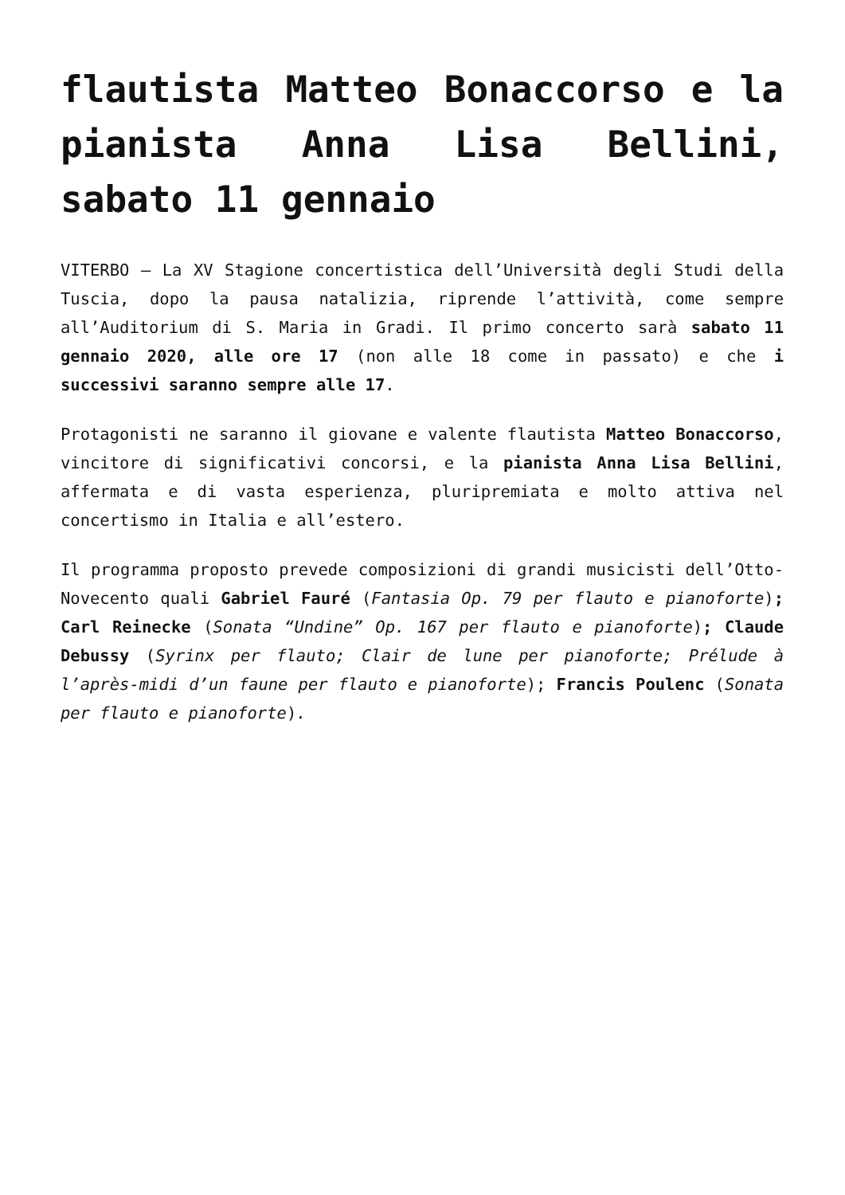flautista Matteo Bonaccorso e la pianista Anna Lisa Bellini, sabato 11 gennaio
VITERBO – La XV Stagione concertistica dell’Università degli Studi della Tuscia, dopo la pausa natalizia, riprende l’attività, come sempre all’Auditorium di S. Maria in Gradi. Il primo concerto sarà sabato 11 gennaio 2020, alle ore 17 (non alle 18 come in passato) e che i successivi saranno sempre alle 17.
Protagonisti ne saranno il giovane e valente flautista Matteo Bonaccorso, vincitore di significativi concorsi, e la pianista Anna Lisa Bellini, affermata e di vasta esperienza, pluripremiata e molto attiva nel concertismo in Italia e all’estero.
Il programma proposto prevede composizioni di grandi musicisti dell’Otto-Novecento quali Gabriel Fauré (Fantasia Op. 79 per flauto e pianoforte); Carl Reinecke (Sonata “Undine” Op. 167 per flauto e pianoforte); Claude Debussy (Syrinx per flauto; Clair de lune per pianoforte; Prélude à l’après-midi d’un faune per flauto e pianoforte); Francis Poulenc (Sonata per flauto e pianoforte).